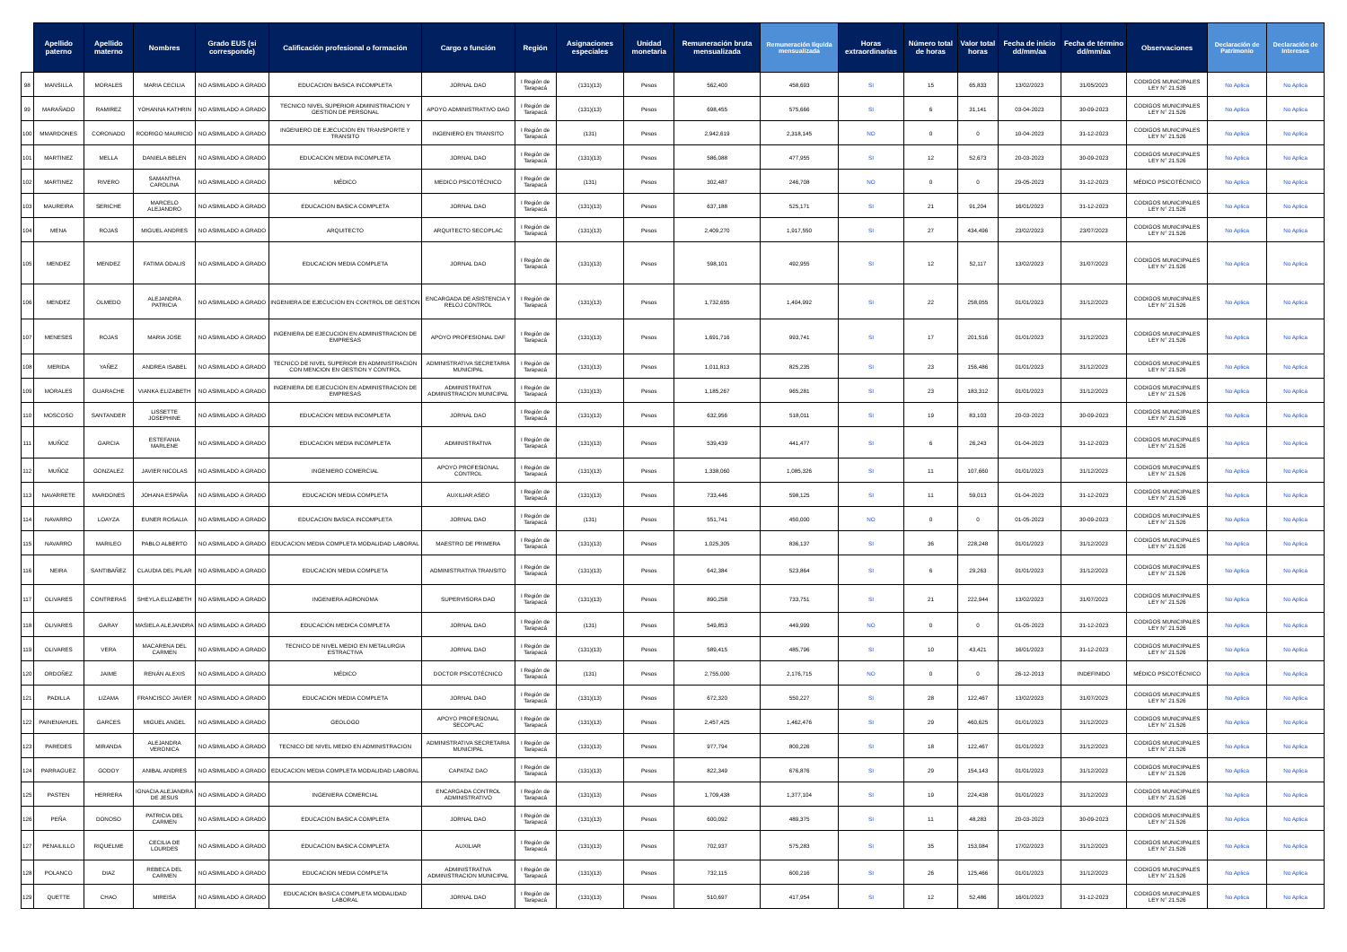| | Apellido paterno | Apellido materno | Nombres | Grado EUS (si corresponde) | Calificación profesional o formación | Cargo o función | Región | Asignaciones especiales | Unidad monetaria | Remuneración bruta mensualizada | Remuneración líquida mensualizada | Horas extraordinarias | Número total de horas | Valor total horas | Fecha de inicio dd/mm/aa | Fecha de término dd/mm/aa | Observaciones | Declaración de Patrimonio | Declaración de Intereses |
| --- | --- | --- | --- | --- | --- | --- | --- | --- | --- | --- | --- | --- | --- | --- | --- | --- | --- | --- | --- |
| 98 | MANSILLA | MORALES | MARIA CECILIA | NO ASIMILADO A GRADO | EDUCACION BASICA INCOMPLETA | JORNAL DAO | I Región de Tarapacá | (131)(13) | Pesos | 562,400 | 458,693 | SI | 15 | 65,833 | 13/02/2023 | 31/05/2023 | CODIGOS MUNICIPALES LEY N° 21.526 | No Aplica | No Aplica |
| 99 | MARAÑADO | RAMIREZ | YOHANNA KATHRIN | NO ASIMILADO A GRADO | TECNICO NIVEL SUPERIOR ADMINISTRACION Y GESTION DE PERSONAL | APOYO ADMINISTRATIVO DAO | I Región de Tarapacá | (131)(13) | Pesos | 698,455 | 575,666 | SI | 6 | 31,141 | 03-04-2023 | 30-09-2023 | CODIGOS MUNICIPALES LEY N° 21.526 | No Aplica | No Aplica |
| 100 | MMARDONES | CORONADO | RODRIGO MAURICIO | NO ASIMILADO A GRADO | INGENIERO DE EJECUCION EN TRANSPORTE Y TRANSITO | INGENIERO EN TRANSITO | I Región de Tarapacá | (131) | Pesos | 2,942,619 | 2,318,145 | NO | 0 | 0 | 10-04-2023 | 31-12-2023 | CODIGOS MUNICIPALES LEY N° 21.526 | No Aplica | No Aplica |
| 101 | MARTINEZ | MELLA | DANIELA BELEN | NO ASIMILADO A GRADO | EDUCACION MEDIA INCOMPLETA | JORNAL DAO | I Región de Tarapacá | (131)(13) | Pesos | 586,088 | 477,955 | SI | 12 | 52,673 | 20-03-2023 | 30-09-2023 | CODIGOS MUNICIPALES LEY N° 21.526 | No Aplica | No Aplica |
| 102 | MARTINEZ | RIVERO | SAMANTHA CAROLINA | NO ASIMILADO A GRADO | MÉDICO | MEDICO PSICOTÉCNICO | I Región de Tarapacá | (131) | Pesos | 302,487 | 246,708 | NO | 0 | 0 | 29-05-2023 | 31-12-2023 | MÉDICO PSICOTÉCNICO | No Aplica | No Aplica |
| 103 | MAUREIRA | SERICHE | MARCELO ALEJANDRO | NO ASIMILADO A GRADO | EDUCACION BASICA COMPLETA | JORNAL DAO | I Región de Tarapacá | (131)(13) | Pesos | 637,188 | 525,171 | SI | 21 | 91,204 | 16/01/2023 | 31-12-2023 | CODIGOS MUNICIPALES LEY N° 21.526 | No Aplica | No Aplica |
| 104 | MENA | ROJAS | MIGUEL ANDRES | NO ASIMILADO A GRADO | ARQUITECTO | ARQUITECTO SECOPLAC | I Región de Tarapacá | (131)(13) | Pesos | 2,409,270 | 1,917,550 | SI | 27 | 434,496 | 23/02/2023 | 23/07/2023 | CODIGOS MUNICIPALES LEY N° 21.526 | No Aplica | No Aplica |
| 105 | MENDEZ | MENDEZ | FATIMA ODALIS | NO ASIMILADO A GRADO | EDUCACION MEDIA COMPLETA | JORNAL DAO | I Región de Tarapacá | (131)(13) | Pesos | 598,101 | 492,955 | SI | 12 | 52,117 | 13/02/2023 | 31/07/2023 | CODIGOS MUNICIPALES LEY N° 21.526 | No Aplica | No Aplica |
| 106 | MENDEZ | OLMEDO | ALEJANDRA PATRICIA | NO ASIMILADO A GRADO | INGENIERA DE EJECUCION EN CONTROL DE GESTION | ENCARGADA DE ASISTENCIA Y RELOJ CONTROL | I Región de Tarapacá | (131)(13) | Pesos | 1,732,655 | 1,404,992 | SI | 22 | 258,055 | 01/01/2023 | 31/12/2023 | CODIGOS MUNICIPALES LEY N° 21.526 | No Aplica | No Aplica |
| 107 | MENESES | ROJAS | MARIA JOSE | NO ASIMILADO A GRADO | INGENIERA DE EJECUCION EN ADMINISTRACION DE EMPRESAS | APOYO PROFESIONAL DAF | I Región de Tarapacá | (131)(13) | Pesos | 1,691,716 | 993,741 | SI | 17 | 201,516 | 01/01/2023 | 31/12/2023 | CODIGOS MUNICIPALES LEY N° 21.526 | No Aplica | No Aplica |
| 108 | MERIDA | YAÑEZ | ANDREA ISABEL | NO ASIMILADO A GRADO | TECNICO DE NIVEL SUPERIOR EN ADMINISTRACION CON MENCION EN GESTION Y CONTROL | ADMINISTRATIVA SECRETARIA MUNICIPAL | I Región de Tarapacá | (131)(13) | Pesos | 1,011,813 | 825,235 | SI | 23 | 156,486 | 01/01/2023 | 31/12/2023 | CODIGOS MUNICIPALES LEY N° 21.526 | No Aplica | No Aplica |
| 109 | MORALES | GUARACHE | VIANKA ELIZABETH | NO ASIMILADO A GRADO | INGENIERA DE EJECUCION EN ADMINISTRACION DE EMPRESAS | ADMINISTRATIVA ADMINISTRACION MUNICIPAL | I Región de Tarapacá | (131)(13) | Pesos | 1,185,267 | 965,281 | SI | 23 | 183,312 | 01/01/2023 | 31/12/2023 | CODIGOS MUNICIPALES LEY N° 21.526 | No Aplica | No Aplica |
| 110 | MOSCOSO | SANTANDER | LISSETTE JOSEPHINE | NO ASIMILADO A GRADO | EDUCACION MEDIA INCOMPLETA | JORNAL DAO | I Región de Tarapacá | (131)(13) | Pesos | 632,956 | 518,011 | SI | 19 | 83,103 | 20-03-2023 | 30-09-2023 | CODIGOS MUNICIPALES LEY N° 21.526 | No Aplica | No Aplica |
| 111 | MUÑOZ | GARCIA | ESTEFANIA MARLENE | NO ASIMILADO A GRADO | EDUCACION MEDIA INCOMPLETA | ADMINISTRATIVA | I Región de Tarapacá | (131)(13) | Pesos | 539,439 | 441,477 | SI | 6 | 26,243 | 01-04-2023 | 31-12-2023 | CODIGOS MUNICIPALES LEY N° 21.526 | No Aplica | No Aplica |
| 112 | MUÑOZ | GONZALEZ | JAVIER NICOLAS | NO ASIMILADO A GRADO | INGENIERO COMERCIAL | APOYO PROFESIONAL CONTROL | I Región de Tarapacá | (131)(13) | Pesos | 1,338,060 | 1,085,326 | SI | 11 | 107,660 | 01/01/2023 | 31/12/2023 | CODIGOS MUNICIPALES LEY N° 21.526 | No Aplica | No Aplica |
| 113 | NAVARRETE | MARDONES | JOHANA ESPAÑA | NO ASIMILADO A GRADO | EDUCACION MEDIA COMPLETA | AUXILIAR ASEO | I Región de Tarapacá | (131)(13) | Pesos | 733,446 | 598,125 | SI | 11 | 59,013 | 01-04-2023 | 31-12-2023 | CODIGOS MUNICIPALES LEY N° 21.526 | No Aplica | No Aplica |
| 114 | NAVARRO | LOAYZA | EUNER ROSALIA | NO ASIMILADO A GRADO | EDUCACION BASICA INCOMPLETA | JORNAL DAO | I Región de Tarapacá | (131) | Pesos | 551,741 | 450,000 | NO | 0 | 0 | 01-05-2023 | 30-09-2023 | CODIGOS MUNICIPALES LEY N° 21.526 | No Aplica | No Aplica |
| 115 | NAVARRO | MARILEO | PABLO ALBERTO | NO ASIMILADO A GRADO | EDUCACION MEDIA COMPLETA MODALIDAD LABORAL | MAESTRO DE PRIMERA | I Región de Tarapacá | (131)(13) | Pesos | 1,025,305 | 836,137 | SI | 36 | 228,248 | 01/01/2023 | 31/12/2023 | CODIGOS MUNICIPALES LEY N° 21.526 | No Aplica | No Aplica |
| 116 | NEIRA | SANTIBAÑEZ | CLAUDIA DEL PILAR | NO ASIMILADO A GRADO | EDUCACION MEDIA COMPLETA | ADMINISTRATIVA TRANSITO | I Región de Tarapacá | (131)(13) | Pesos | 642,384 | 523,864 | SI | 6 | 29,263 | 01/01/2023 | 31/12/2023 | CODIGOS MUNICIPALES LEY N° 21.526 | No Aplica | No Aplica |
| 117 | OLIVARES | CONTRERAS | SHEYLA ELIZABETH | NO ASIMILADO A GRADO | INGENIERA AGRONOMA | SUPERVISORA DAO | I Región de Tarapacá | (131)(13) | Pesos | 890,258 | 733,751 | SI | 21 | 222,944 | 13/02/2023 | 31/07/2023 | CODIGOS MUNICIPALES LEY N° 21.526 | No Aplica | No Aplica |
| 118 | OLIVARES | GARAY | MASIELA ALEJANDRA | NO ASIMILADO A GRADO | EDUCACION MEDICA COMPLETA | JORNAL DAO | I Región de Tarapacá | (131) | Pesos | 549,853 | 449,999 | NO | 0 | 0 | 01-05-2023 | 31-12-2023 | CODIGOS MUNICIPALES LEY N° 21.526 | No Aplica | No Aplica |
| 119 | OLIVARES | VERA | MACARENA DEL CARMEN | NO ASIMILADO A GRADO | TECNICO DE NIVEL MEDIO EN METALURGIA ESTRACTIVA | JORNAL DAO | I Región de Tarapacá | (131)(13) | Pesos | 589,415 | 485,796 | SI | 10 | 43,421 | 16/01/2023 | 31-12-2023 | CODIGOS MUNICIPALES LEY N° 21.526 | No Aplica | No Aplica |
| 120 | ORDOÑEZ | JAIME | RENÁN ALEXIS | NO ASIMILADO A GRADO | MÉDICO | DOCTOR PSICOTÉCNICO | I Región de Tarapacá | (131) | Pesos | 2,755,000 | 2,176,715 | NO | 0 | 0 | 26-12-2013 | INDEFINIDO | MÉDICO PSICOTÉCNICO | No Aplica | No Aplica |
| 121 | PADILLA | LIZAMA | FRANCISCO JAVIER | NO ASIMILADO A GRADO | EDUCACION MEDIA COMPLETA | JORNAL DAO | I Región de Tarapacá | (131)(13) | Pesos | 672,320 | 550,227 | SI | 28 | 122,467 | 13/02/2023 | 31/07/2023 | CODIGOS MUNICIPALES LEY N° 21.526 | No Aplica | No Aplica |
| 122 | PAINENAHUEL | GARCES | MIGUEL ANGEL | NO ASIMILADO A GRADO | GEOLOGO | APOYO PROFESIONAL SECOPLAC | I Región de Tarapacá | (131)(13) | Pesos | 2,457,425 | 1,462,476 | SI | 29 | 460,625 | 01/01/2023 | 31/12/2023 | CODIGOS MUNICIPALES LEY N° 21.526 | No Aplica | No Aplica |
| 123 | PAREDES | MIRANDA | ALEJANDRA VERONICA | NO ASIMILADO A GRADO | TECNICO DE NIVEL MEDIO EN ADMINISTRACION | ADMINISTRATIVA SECRETARIA MUNICIPAL | I Región de Tarapacá | (131)(13) | Pesos | 977,794 | 800,226 | SI | 18 | 122,467 | 01/01/2023 | 31/12/2023 | CODIGOS MUNICIPALES LEY N° 21.526 | No Aplica | No Aplica |
| 124 | PARRAGUEZ | GODOY | ANIBAL ANDRES | NO ASIMILADO A GRADO | EDUCACION MEDIA COMPLETA MODALIDAD LABORAL | CAPATAZ DAO | I Región de Tarapacá | (131)(13) | Pesos | 822,349 | 676,876 | SI | 29 | 154,143 | 01/01/2023 | 31/12/2023 | CODIGOS MUNICIPALES LEY N° 21.526 | No Aplica | No Aplica |
| 125 | PASTEN | HERRERA | IGNACIA ALEJANDRA DE JESUS | NO ASIMILADO A GRADO | INGENIERA COMERCIAL | ENCARGADA CONTROL ADMINISTRATIVO | I Región de Tarapacá | (131)(13) | Pesos | 1,709,438 | 1,377,104 | SI | 19 | 224,438 | 01/01/2023 | 31/12/2023 | CODIGOS MUNICIPALES LEY N° 21.526 | No Aplica | No Aplica |
| 126 | PEÑA | DONOSO | PATRICIA DEL CARMEN | NO ASIMILADO A GRADO | EDUCACION BASICA COMPLETA | JORNAL DAO | I Región de Tarapacá | (131)(13) | Pesos | 600,092 | 489,375 | SI | 11 | 48,283 | 20-03-2023 | 30-09-2023 | CODIGOS MUNICIPALES LEY N° 21.526 | No Aplica | No Aplica |
| 127 | PENAILILLO | RIQUELME | CECILIA DE LOURDES | NO ASIMILADO A GRADO | EDUCACION BASICA COMPLETA | AUXILIAR | I Región de Tarapacá | (131)(13) | Pesos | 702,937 | 575,283 | SI | 35 | 153,084 | 17/02/2023 | 31/12/2023 | CODIGOS MUNICIPALES LEY N° 21.526 | No Aplica | No Aplica |
| 128 | POLANCO | DIAZ | REBECA DEL CARMEN | NO ASIMILADO A GRADO | EDUCACION MEDIA COMPLETA | ADMINISTRATIVA ADMINISTRACION MUNICIPAL | I Región de Tarapacá | (131)(13) | Pesos | 732,115 | 600,216 | SI | 26 | 125,466 | 01/01/2023 | 31/12/2023 | CODIGOS MUNICIPALES LEY N° 21.526 | No Aplica | No Aplica |
| 129 | QUETTE | CHAO | MIREISA | NO ASIMILADO A GRADO | EDUCACION BASICA COMPLETA MODALIDAD LABORAL | JORNAL DAO | I Región de Tarapacá | (131)(13) | Pesos | 510,697 | 417,954 | SI | 12 | 52,486 | 16/01/2023 | 31-12-2023 | CODIGOS MUNICIPALES LEY N° 21.526 | No Aplica | No Aplica |